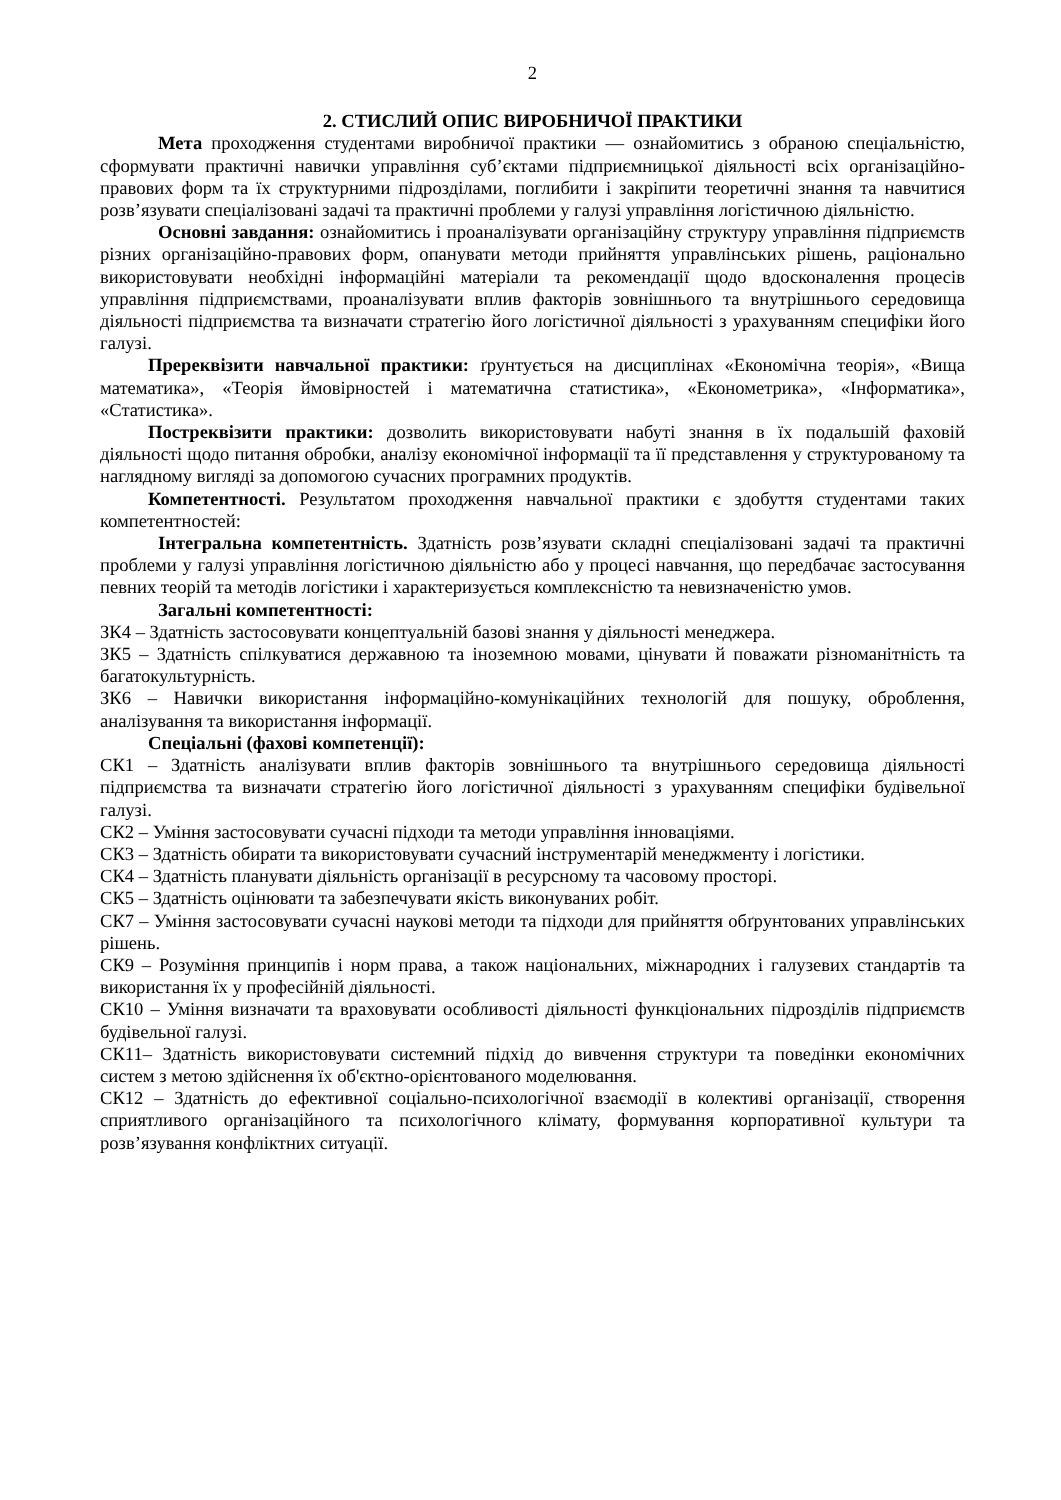2
2. СТИСЛИЙ ОПИС ВИРОБНИЧОЇ ПРАКТИКИ
Мета проходження студентами виробничої практики — ознайомитись з обраною спеціальністю, сформувати практичні навички управління суб’єктами підприємницької діяльності всіх організаційно-правових форм та їх структурними підрозділами, поглибити і закріпити теоретичні знання та навчитися розв’язувати спеціалізовані задачі та практичні проблеми у галузі управління логістичною діяльністю.
Основні завдання: ознайомитись і проаналізувати організаційну структуру управління підприємств різних організаційно-правових форм, опанувати методи прийняття управлінських рішень, раціонально використовувати необхідні інформаційні матеріали та рекомендації щодо вдосконалення процесів управління підприємствами, проаналізувати вплив факторів зовнішнього та внутрішнього середовища діяльності підприємства та визначати стратегію його логістичної діяльності з урахуванням специфіки його галузі.
Пререквізити навчальної практики: ґрунтується на дисциплінах «Економічна теорія», «Вища математика», «Теорія ймовірностей і математична статистика», «Економетрика», «Інформатика», «Статистика».
Постреквізити практики: дозволить використовувати набуті знання в їх подальшій фаховій діяльності щодо питання обробки, аналізу економічної інформації та її представлення у структурованому та наглядному вигляді за допомогою сучасних програмних продуктів.
Компетентності. Результатом проходження навчальної практики є здобуття студентами таких компетентностей:
Інтегральна компетентність. Здатність розв’язувати складні спеціалізовані задачі та практичні проблеми у галузі управління логістичною діяльністю або у процесі навчання, що передбачає застосування певних теорій та методів логістики і характеризується комплексністю та невизначеністю умов.
Загальні компетентності:
ЗК4 – Здатність застосовувати концептуальній базові знання у діяльності менеджера.
ЗК5 – Здатність спілкуватися державною та іноземною мовами, цінувати й поважати різноманітність та багатокультурність.
ЗК6 – Навички використання інформаційно-комунікаційних технологій для пошуку, оброблення, аналізування та використання інформації.
Спеціальні (фахові компетенції):
СК1 – Здатність аналізувати вплив факторів зовнішнього та внутрішнього середовища діяльності підприємства та визначати стратегію його логістичної діяльності з урахуванням специфіки будівельної галузі.
СК2 – Уміння застосовувати сучасні підходи та методи управління інноваціями.
СК3 – Здатність обирати та використовувати сучасний інструментарій менеджменту і логістики.
СК4 – Здатність планувати діяльність організації в ресурсному та часовому просторі.
СК5 – Здатність оцінювати та забезпечувати якість виконуваних робіт.
СК7 – Уміння застосовувати сучасні наукові методи та підходи для прийняття обґрунтованих управлінських рішень.
СК9 – Розуміння принципів і норм права, а також національних, міжнародних і галузевих стандартів та використання їх у професійній діяльності.
СК10 – Уміння визначати та враховувати особливості діяльності функціональних підрозділів підприємств будівельної галузі.
СК11– Здатність використовувати системний підхід до вивчення структури та поведінки економічних систем з метою здійснення їх об'єктно-орієнтованого моделювання.
СК12 – Здатність до ефективної соціально-психологічної взаємодії в колективі організації, створення сприятливого організаційного та психологічного клімату, формування корпоративної культури та розв’язування конфліктних ситуації.